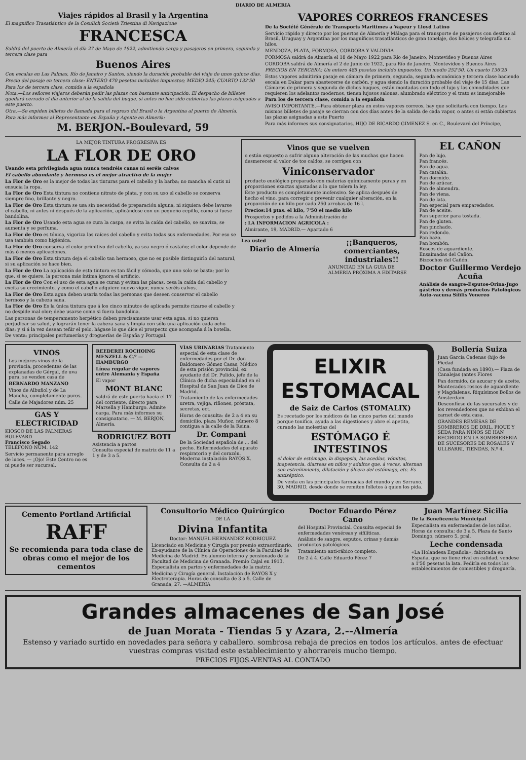DIARIO DE ALMERIA
Viajes rápidos al Brasil y la Argentina
El magnífico Trasatlántico de la Cosulich Società Triestina di Navigazione
FRANCESCA
Saldrá del puerto de Almería el día 27 de Mayo de 1922, admitiendo carga y pasajeros en primera, segunda y tercera clase para
Buenos Aires
Con escalas en Las Palmas, Río de Janeiro y Santos, siendo la duración probable del viaje de unos quince días.
Precio del pasaje en tercera clase: ENTERO 470 pesetas incluídos impuestos; MEDIO 245; CUARTO 132'50
Para los de tercera clase, comida a la española
Nota.—Los señores viajeros deberán pedir las plazas con bastante anticipación. El despacho de billetes quedará cerrado el día anterior al de la salida del buque, si antes no han sido cubiertas las plazas asignadas a este puerto.
Otra.—Se expiden billetes de llamada para el regreso del Brasil o la Argentina al puerto de Almería.
Para más informes al Representante en España y Agente en Almería:
M. BERJON.-Boulevard, 59
VAPORES CORREOS FRANCESES
De la Société Générale de Transports Maritimes a Vapeur y Lloyd Latino
Servicio rápido y directo por los puertos de Almería y Málaga para el transporte de pasajeros con destino al Brasil, Uruguay y Argentina por los magníficos trasatlánticos de gran tonelaje, dos hélices y telegrafía sin hilos.
MENDOZA, PLATA, FORMOSA, CORDOBA Y VALDIVIA
FORMOSA saldrá de Almería el 18 de Mayo 1922 para Río de Janeiro, Montevideo y Buenos Aires
CORDOBA saldrá de Almería el 2 de Junio de 1922, para Río de Janeiro, Montevideo y Buenos Aires
PRECIOS EN TERCERA: Un entero 485 pesetas incluído impuestos. Un medio 252'50. Un cuarto 136'25
Estos vapores admitirán pasaje en cámara de primera, segunda, segunda económica y tercera clase haciendo escala en Dakar para abastecerse de carbón, y agua siendo la duración probable del viaje de 15 días. Las Cámaras de primera y segunda de dichos buques, están montadas con todo el lujo y las comodidades que requieren los adelantos modernos, tienen lujosos salones, alumbrado eléctrico y el trato es inmejorable
Para los de tercera clase, comida a la española
AVISO IMPORTANTE.—Para obtener plaza en estos vapores correos, hay que solicitarla con tiempo. Los mismos billetes de pasaje se cierran con dos días antes de la salida de cada vapor, o antes si están cubiertas las plazas asignadas a este Puerto
Para más informes sus consignatarios, HIJO DE RICARDO GIMENEZ S. en C., Boulevard del Príncipe,
LA MEJOR TINTURA PROGRESIVA ES
LA FLOR DE ORO
Usando esta privilegiada agua nunca tendréis canas ni seréis calvos
El cabello abundante y hermoso es el mejor atractivo de la mujer
La Flor de Oro es la mejor de todas las tinturas para el cabello y la barba; no mancha el cutis ni ensucia la ropa.
La Flor de Oro Esta tintura no contiene nitrato de plata, y con su uso el cabello se conserva siempre fino, brillante y negro.
La Flor de Oro Esta tintura se usa sin necesidad de preparación alguna, ni siquiera debe lavarse el cabello, ni antes ni después de la aplicación, aplicándose con un pequeño cepillo, como si fuese bandolina.
La Flor de Oro Usando esta agua se cura la caspa, se evita la caída del cabello, se suaviza, se aumenta y se perfuma.
La Flor de Oro es tónica, vigoriza las raíces del cabello y evita todas sus enfermedades. Por eso se usa también como higiénica.
La Flor de Oro conserva el color primitivo del cabello, ya sea negro ó castaño; el color depende de más ó menos aplicaciones.
La Flor de Oro Esta tintura deja el cabello tan hermoso, que no es posible distinguirlo del natural, si su aplicación se hace bien.
La Flor de Oro La aplicación de esta tintura es tan fácil y cómoda, que uno solo se basta; por lo que, si se quiere, la persona más íntima ignora el artificio.
La Flor de Oro Con el uso de esta agua se curan y evitan las placas, cesa la caída del cabello y excita su crecimiento, y como el cabello adquiere nuevo vigor, nunca seréis calvos.
La Flor de Oro Esta agua deben usarla todas las personas que deseen conservar el cabello hermoso y la cabeza sana.
La Flor de Oro Es la única tintura que á los cinco minutos de aplicada permite rizarse el cabello y no despide mal olor; debe usarse como si fuera bandolina.
Las personas de temperamento herpético deben precisamente usar esta agua, si no quieren perjudicar su salud, y lograrán tener la cabeza sana y limpia con sólo una aplicación cada ocho días; y si á la vez desean teñir el pelo, hágase lo que dice el prospecto que acompaña á la botella.
De venta: principales perfumerías y droguerías de España y Portugal.
Vinos que se vuelven
o están expuesto a sufrir alguna alteración de las muchas que hacen desmerecer el valor de tos caldos, se corrigen con
Viniconservador
producto enológico preparado con materias químicamente puras y en proporciones exactas ajustadas a lo que tolera la ley.
Este producto es completamente inofensivo. Se aplica después de hecho el vino, para corregir o prevenir cualquier alteración, en la proporción de un kilo por cada 250 arrobas de 16 l.
Precios:14 ptas. el kilo, 7'50 el medio kilo
Prospectos y pedidos a la Administración de
: LA INFORMACION AGRICOLA :
Almirante, 19, MADRID.— Apartado 6
Lea usted
Diario de Almería
¡¡Banqueros, comerciantes, industriales!!
ANUNCIAD EN LA GUIA DE ALMERIA PRÓXIMA A EDITARSE
EL CAÑON
Pan de lujo.
Pan francés.
Pan de agua.
Pan catalán.
Pan dormido.
Pan de azúcar.
Pan de almendra.
Pan de viena.
Pan de lata.
Pan especial para emparedados.
Pan de aceite.
Pan superior para tostada.
Pan de gluten.
Pan pinchado.
Pan redondo.
Pan bazo.
Pan bombón.
Roscos de aguardiente.
Ensaimadas del Cañón.
Bizcochos del Cañón.
Doctor Guillermo Verdejo Acuña
Análisis de sangre-Esputos-Orina-Jugo gástrico y demás productos Patológicos Auto-vacuna Sífilis Venereo
VINOS
Los mejores vinos de la provincia, procedentes de las explanadas de Gérgal, de uva pura, se venden casa de
BERNARDO MANZANO
Vinos de Albuñol y de La Mancha, completamente puros.
Calle de Majadores núm. 25
GAS Y ELECTRICIDAD
KIOSCO DE LAS PALMERAS
BULEVARD
Francisco Segado
TELÉFONO NÚM. 142
Servicio permanente para arreglo de luces. — ¡Ojo! Este Centro no es ni puede ser sucursal.
REEDEREI ROCHOING MENZELL & C.º — HAMBURGO
Línea regular de vapores entre Alemania y España
El vapor
MONT BLANC
saldrá de este puerto hacia el 17 del corriente, directo para Marsella y Hamburgo. Admite carga. Para más informes su consignatario. — M. BERJON, Almería.
RODRIGUEZ BOTI
Asistencia a partos
Consulta especial de matriz de 11 a 1 y de 3 a 5.
VÍAS URINARIAS Tratamiento especial de esta clase de enfermedades por el Dr. don Baldomero Gómez Casas, Médico de esta prisión provincial, ex ayudante del Dr. Pulido, jefe de la Clínica de dicha especialidad en el Hospital de San Juan de Dios de Madrid.
Tratamiento de las enfermedades uretra, vejiga, riñones, próstata, secretas, ect.
Horas de consulta: de 2 a 4 en su domicilio, plaza Muñoz, número 8 contigua a la calle de la Reina.
Dr. Compani
De la Sociedad española de ... del pecho. Enfermedades del aparato respiratorio y del corazón. Moderna instalación RAYOS X. Consulta de 2 a 4
ELIXIR ESTOMACAL
de Saiz de Carlos (STOMALIX)
Es recetado por los médicos de las cinco partes del mundo porque tonifica, ayuda a las digestiones y abre el apetito, curando las molestias del
ESTÓMAGO É INTESTINOS
el dolor de estómago, la dispepsia, las acedías, vómitos, inapetencia, diarreas en niños y adultos que, á veces, alternan con estreñimiento, dilatación y úlcera del estómago, etc. Es antiséptico.
De venta en las principales farmacias del mundo y en Serrano, 30, MADRID, desde donde se remiten folletos á quien los pida.
Bollería Suiza
Juan García Cadenas (hijo de Piedad
(Casa fundada en 1890).— Plaza de Canalejas (antes Flores
Pan dormido, de azucar y de aceite. Mantecados roscos de aguardiente y Magdalenas. Riquísimos Bollos de Amsterdam.
Desconfíese de las sucursales y de los revendedores que no exhiban el carnet de esta casa.
GRANDES REMESAS DE SOMBREROS DE DRIL, PIQUE Y SEDA PARA NIÑOS SE HAN RECIBIDO EN LA SOMBRERERIA DE SUCESORES DE ROSALES Y ULLBARRI, TIENDAS, N.º 4.
Cemento Portland Artificial
RAFF
Se recomienda para toda clase de obras como el mejor de los cementos
Consultorio Médico Quirúrgico
DE LA
Divina Infantita
Doctor: MANUEL HERNANDEZ RODRIGUEZ
Licenciado en Medicina y Cirugía por premio extraordinario. Ex-ayudante de la Clínica de Operaciones de la Facultad de Medicina de Madrid. Ex-alumno interno y pensionado de la Facultad de Medicina de Granada. Premio Cajal en 1913. Especialista en partos y enfermedades de la matriz.
Medicina y Cirugía general. Instalación de RAYOS X y Electroterapia. Horas de consulta de 3 a 5. Calle de Granada, 27. —ALMERIA
Doctor Eduardo Pérez Cano
del Hospital Provincial. Consulta especial de enfermedades venéreas y sifilíticas.
Análisis de sangre, esputos, orinas y demás productos patológicos.
Tratamiento anti-rábico completo.
De 2 á 4. Calle Eduardo Pérez 7
Juan Martínez Sicilia
De la Beneficencia Municipal
Especialista en enfermedades de los niños. Horas de consulta: de 3 a 5. Plaza de Santo Domingo, número 5, pral.
Leche condensada
«La Holandesa Española», fabricada en España, que no tiene rival en calidad, vendese a 1'50 pesetas la lata. Pedirla en todos los establecimientos de comestibles y droguería.
Grandes almacenes de San José
de Juan Morata - Tiendas 5 y Azara, 2.--Almería
Estenso y variado surtido en novedades para señora y caballero. sombrosa rebaja de precios en todos los artículos. antes de efectuar vuestras compras visitad este establecimiento y ahorrareis mucho tiempo.
PRECIOS FIJOS.-VENTAS AL CONTADO